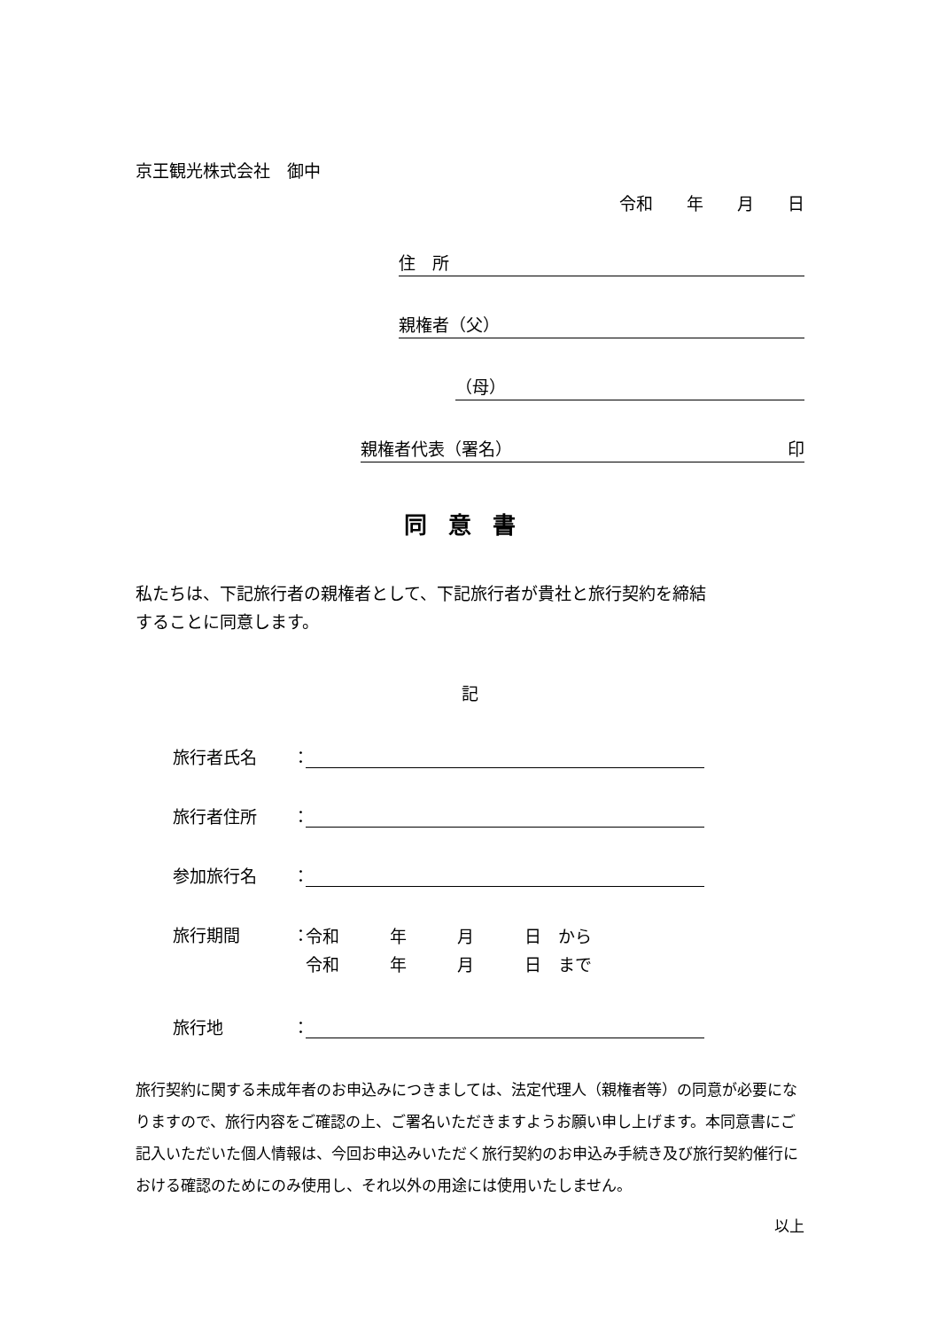京王観光株式会社　御中
令和　　年　　月　　日
住　所
親権者（父）
（母）
親権者代表（署名） 印
同意書
私たちは、下記旅行者の親権者として、下記旅行者が貴社と旅行契約を締結
することに同意します。
記
旅行者氏名 ：
旅行者住所 ：
参加旅行名 ：
旅行期間 ： 令和　　　年　　　月　　　日　から
令和　　　年　　　月　　　日　まで
旅行地 ：
旅行契約に関する未成年者のお申込みにつきましては、法定代理人（親権者等）の同意が必要になりますので、旅行内容をご確認の上、ご署名いただきますようお願い申し上げます。本同意書にご記入いただいた個人情報は、今回お申込みいただく旅行契約のお申込み手続き及び旅行契約催行における確認のためにのみ使用し、それ以外の用途には使用いたしません。
以上